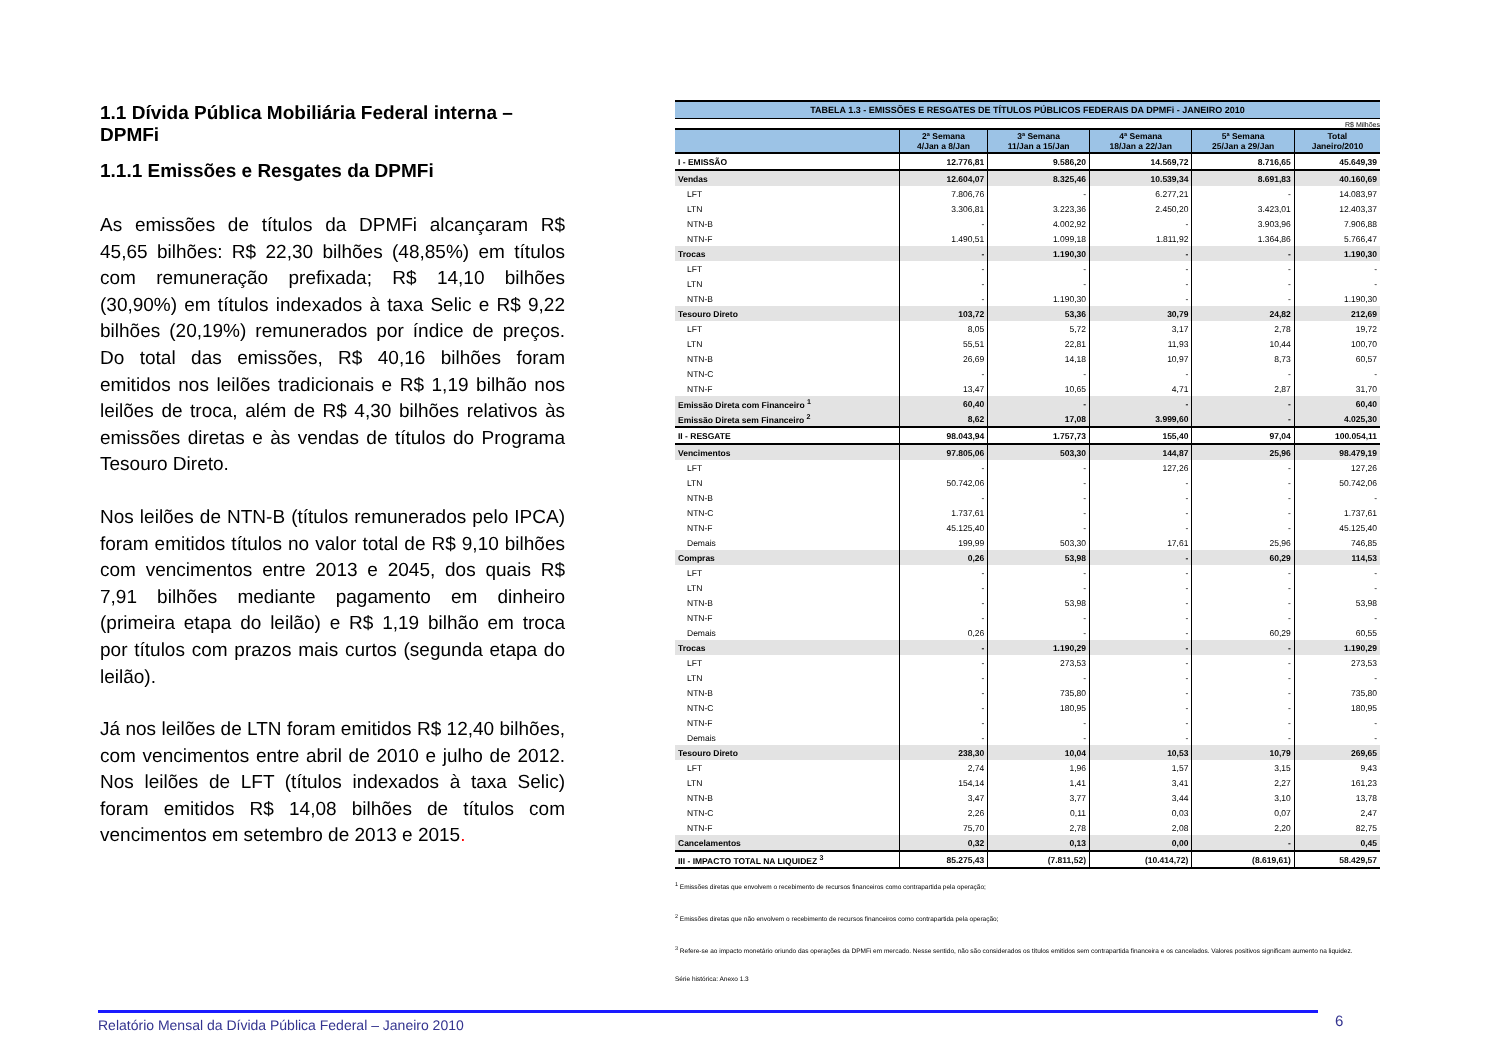1.1 Dívida Pública Mobiliária Federal interna – DPMFi
1.1.1 Emissões e Resgates da DPMFi
As emissões de títulos da DPMFi alcançaram R$ 45,65 bilhões: R$ 22,30 bilhões (48,85%) em títulos com remuneração prefixada; R$ 14,10 bilhões (30,90%) em títulos indexados à taxa Selic e R$ 9,22 bilhões (20,19%) remunerados por índice de preços. Do total das emissões, R$ 40,16 bilhões foram emitidos nos leilões tradicionais e R$ 1,19 bilhão nos leilões de troca, além de R$ 4,30 bilhões relativos às emissões diretas e às vendas de títulos do Programa Tesouro Direto.
Nos leilões de NTN-B (títulos remunerados pelo IPCA) foram emitidos títulos no valor total de R$ 9,10 bilhões com vencimentos entre 2013 e 2045, dos quais R$ 7,91 bilhões mediante pagamento em dinheiro (primeira etapa do leilão) e R$ 1,19 bilhão em troca por títulos com prazos mais curtos (segunda etapa do leilão).
Já nos leilões de LTN foram emitidos R$ 12,40 bilhões, com vencimentos entre abril de 2010 e julho de 2012. Nos leilões de LFT (títulos indexados à taxa Selic) foram emitidos R$ 14,08 bilhões de títulos com vencimentos em setembro de 2013 e 2015.
TABELA 1.3 - EMISSÕES E RESGATES DE TÍTULOS PÚBLICOS FEDERAIS DA DPMFi - JANEIRO 2010
R$ Milhões
| | 2ª Semana 4/Jan a 8/Jan | 3ª Semana 11/Jan a 15/Jan | 4ª Semana 18/Jan a 22/Jan | 5ª Semana 25/Jan a 29/Jan | Total Janeiro/2010 |
| --- | --- | --- | --- | --- | --- |
| I - EMISSÃO | 12.776,81 | 9.586,20 | 14.569,72 | 8.716,65 | 45.649,39 |
| Vendas | 12.604,07 | 8.325,46 | 10.539,34 | 8.691,83 | 40.160,69 |
| LFT | 7.806,76 | - | 6.277,21 | - | 14.083,97 |
| LTN | 3.306,81 | 3.223,36 | 2.450,20 | 3.423,01 | 12.403,37 |
| NTN-B | - | 4.002,92 | - | 3.903,96 | 7.906,88 |
| NTN-F | 1.490,51 | 1.099,18 | 1.811,92 | 1.364,86 | 5.766,47 |
| Trocas | - | 1.190,30 | - | - | 1.190,30 |
| LFT | - | - | - | - | - |
| LTN | - | - | - | - | - |
| NTN-B | - | 1.190,30 | - | - | 1.190,30 |
| Tesouro Direto | 103,72 | 53,36 | 30,79 | 24,82 | 212,69 |
| LFT | 8,05 | 5,72 | 3,17 | 2,78 | 19,72 |
| LTN | 55,51 | 22,81 | 11,93 | 10,44 | 100,70 |
| NTN-B | 26,69 | 14,18 | 10,97 | 8,73 | 60,57 |
| NTN-C | - | - | - | - | - |
| NTN-F | 13,47 | 10,65 | 4,71 | 2,87 | 31,70 |
| Emissão Direta com Financeiro <sup>1</sup> | 60,40 | - | - | - | 60,40 |
| Emissão Direta sem Financeiro <sup>2</sup> | 8,62 | 17,08 | 3.999,60 | - | 4.025,30 |
| II - RESGATE | 98.043,94 | 1.757,73 | 155,40 | 97,04 | 100.054,11 |
| Vencimentos | 97.805,06 | 503,30 | 144,87 | 25,96 | 98.479,19 |
| LFT | - | - | 127,26 | - | 127,26 |
| LTN | 50.742,06 | - | - | - | 50.742,06 |
| NTN-B | - | - | - | - | - |
| NTN-C | 1.737,61 | - | - | - | 1.737,61 |
| NTN-F | 45.125,40 | - | - | - | 45.125,40 |
| Demais | 199,99 | 503,30 | 17,61 | 25,96 | 746,85 |
| Compras | 0,26 | 53,98 | - | 60,29 | 114,53 |
| LFT | - | - | - | - | - |
| LTN | - | - | - | - | - |
| NTN-B | - | 53,98 | - | - | 53,98 |
| NTN-F | - | - | - | - | - |
| Demais | 0,26 | - | - | 60,29 | 60,55 |
| Trocas | - | 1.190,29 | - | - | 1.190,29 |
| LFT | - | 273,53 | - | - | 273,53 |
| LTN | - | - | - | - | - |
| NTN-B | - | 735,80 | - | - | 735,80 |
| NTN-C | - | 180,95 | - | - | 180,95 |
| NTN-F | - | - | - | - | - |
| Demais | - | - | - | - | - |
| Tesouro Direto | 238,30 | 10,04 | 10,53 | 10,79 | 269,65 |
| LFT | 2,74 | 1,96 | 1,57 | 3,15 | 9,43 |
| LTN | 154,14 | 1,41 | 3,41 | 2,27 | 161,23 |
| NTN-B | 3,47 | 3,77 | 3,44 | 3,10 | 13,78 |
| NTN-C | 2,26 | 0,11 | 0,03 | 0,07 | 2,47 |
| NTN-F | 75,70 | 2,78 | 2,08 | 2,20 | 82,75 |
| Cancelamentos | 0,32 | 0,13 | 0,00 | - | 0,45 |
| III - IMPACTO TOTAL NA LIQUIDEZ <sup>3</sup> | 85.275,43 | (7.811,52) | (10.414,72) | (8.619,61) | 58.429,57 |
<sup>1</sup> Emissões diretas que envolvem o recebimento de recursos financeiros como contrapartida pela operação;
<sup>2</sup> Emissões diretas que não envolvem o recebimento de recursos financeiros como contrapartida pela operação;
<sup>3</sup> Refere-se ao impacto monetário oriundo das operações da DPMFi em mercado. Nesse sentido, não são considerados os títulos emitidos sem contrapartida financeira e os cancelados. Valores positivos significam aumento na liquidez.
Série histórica: Anexo 1.3
Relatório Mensal da Dívida Pública Federal – Janeiro 2010 6